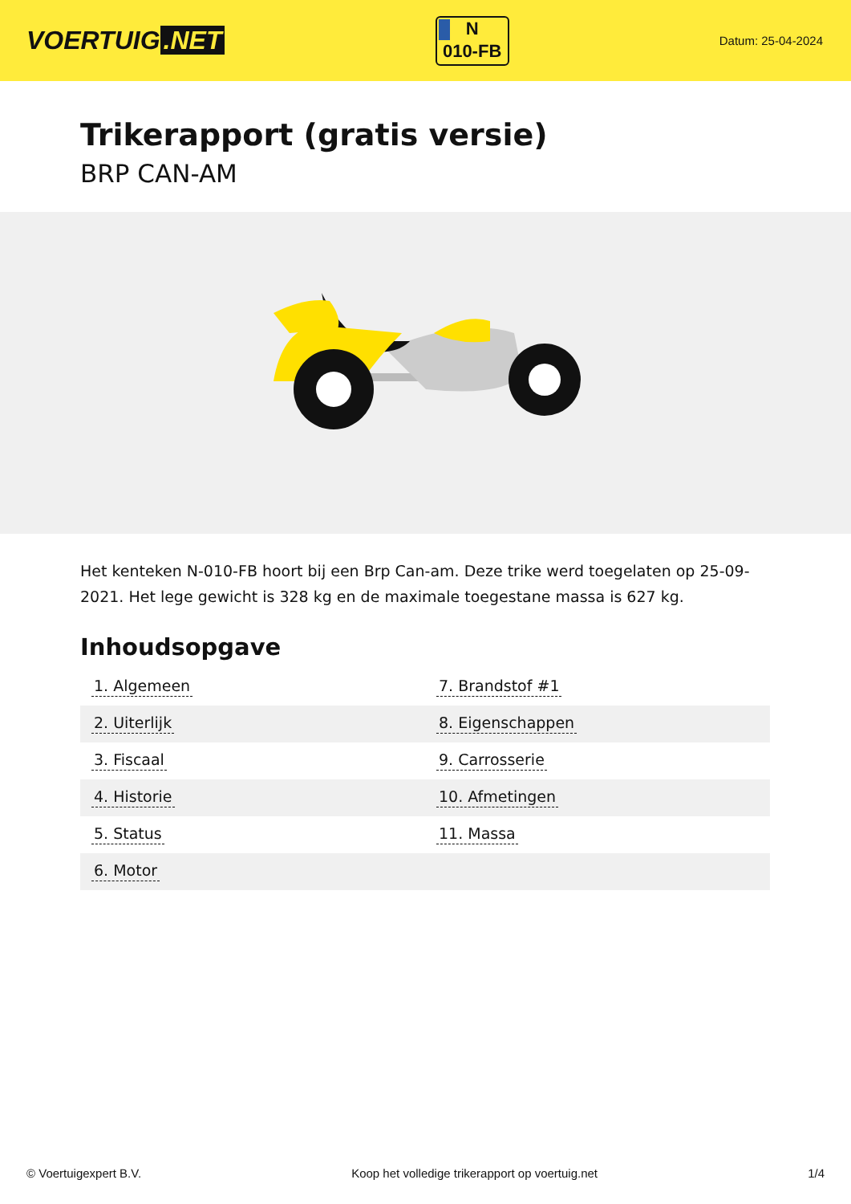VOERTUIG.NET
N
010-FB
Datum: 25-04-2024
Trikerapport (gratis versie)
BRP CAN-AM
Het kenteken N-010-FB hoort bij een Brp Can-am. Deze trike werd toegelaten op 25-09-2021. Het lege gewicht is 328 kg en de maximale toegestane massa is 627 kg.
Inhoudsopgave
| 1. Algemeen | 7. Brandstof #1 |
| 2. Uiterlijk | 8. Eigenschappen |
| 3. Fiscaal | 9. Carrosserie |
| 4. Historie | 10. Afmetingen |
| 5. Status | 11. Massa |
| 6. Motor | |
© Voertuigexpert B.V. Koop het volledige trikerapport op voertuig.net 1/4